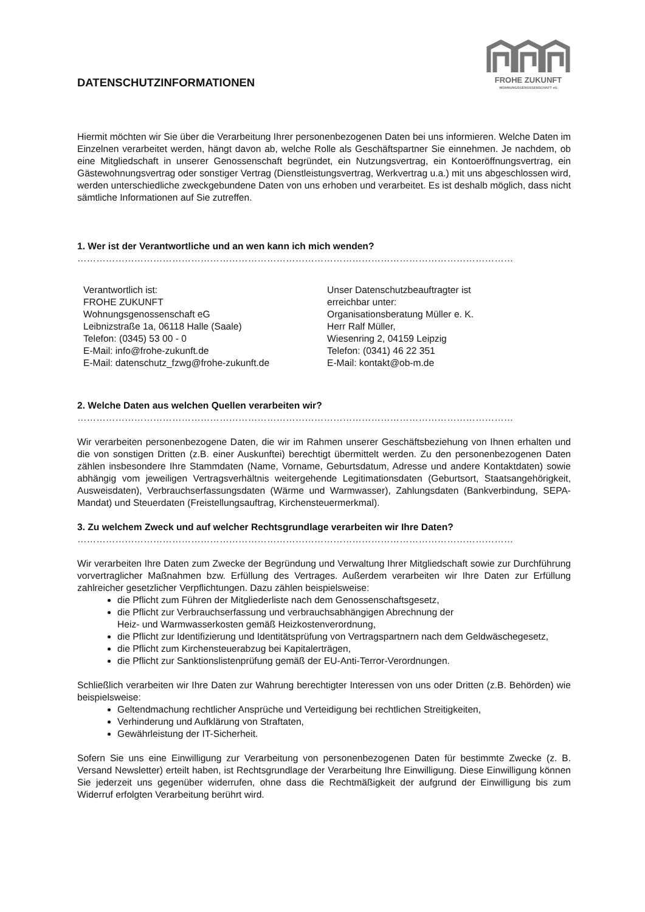DATENSCHUTZINFORMATIONEN
FROHE ZUKUNFT
WOHNUNGSGENOSSENSCHAFT eG
Hiermit möchten wir Sie über die Verarbeitung Ihrer personenbezogenen Daten bei uns informieren. Welche Daten im Einzelnen verarbeitet werden, hängt davon ab, welche Rolle als Geschäftspartner Sie einnehmen. Je nachdem, ob eine Mitgliedschaft in unserer Genossenschaft begründet, ein Nutzungsvertrag, ein Kontoeröffnungsvertrag, ein Gästewohnungsvertrag oder sonstiger Vertrag (Dienstleistungsvertrag, Werkvertrag u.a.) mit uns abgeschlossen wird, werden unterschiedliche zweckgebundene Daten von uns erhoben und verarbeitet. Es ist deshalb möglich, dass nicht sämtliche Informationen auf Sie zutreffen.
1. Wer ist der Verantwortliche und an wen kann ich mich wenden?
…………………………………………………………………………………………………………………………
Verantwortlich ist:
FROHE ZUKUNFT
Wohnungsgenossenschaft eG
Leibnizstraße 1a, 06118 Halle (Saale)
Telefon: (0345) 53 00 - 0
E-Mail: info@frohe-zukunft.de
E-Mail: datenschutz_fzwg@frohe-zukunft.de
Unser Datenschutzbeauftragter ist
erreichbar unter:
Organisationsberatung Müller e. K.
Herr Ralf Müller,
Wiesenring 2, 04159 Leipzig
Telefon: (0341) 46 22 351
E-Mail: kontakt@ob-m.de
2. Welche Daten aus welchen Quellen verarbeiten wir?
…………………………………………………………………………………………………………………………
Wir verarbeiten personenbezogene Daten, die wir im Rahmen unserer Geschäftsbeziehung von Ihnen erhalten und die von sonstigen Dritten (z.B. einer Auskunftei) berechtigt übermittelt werden. Zu den personenbezogenen Daten zählen insbesondere Ihre Stammdaten (Name, Vorname, Geburtsdatum, Adresse und andere Kontaktdaten) sowie abhängig vom jeweiligen Vertragsverhältnis weitergehende Legitimationsdaten (Geburtsort, Staatsangehörigkeit, Ausweisdaten), Verbrauchserfassungsdaten (Wärme und Warmwasser), Zahlungsdaten (Bankverbindung, SEPA-Mandat) und Steuerdaten (Freistellungsauftrag, Kirchensteuermerkmal).
3. Zu welchem Zweck und auf welcher Rechtsgrundlage verarbeiten wir Ihre Daten?
…………………………………………………………………………………………………………………………
Wir verarbeiten Ihre Daten zum Zwecke der Begründung und Verwaltung Ihrer Mitgliedschaft sowie zur Durchführung vorvertraglicher Maßnahmen bzw. Erfüllung des Vertrages. Außerdem verarbeiten wir Ihre Daten zur Erfüllung zahlreicher gesetzlicher Verpflichtungen. Dazu zählen beispielsweise:
die Pflicht zum Führen der Mitgliederliste nach dem Genossenschaftsgesetz,
die Pflicht zur Verbrauchserfassung und verbrauchsabhängigen Abrechnung der
Heiz- und Warmwasserkosten gemäß Heizkostenverordnung,
die Pflicht zur Identifizierung und Identitätsprüfung von Vertragspartnern nach dem Geldwäschegesetz,
die Pflicht zum Kirchensteuerabzug bei Kapitalerträgen,
die Pflicht zur Sanktionslistenprüfung gemäß der EU-Anti-Terror-Verordnungen.
Schließlich verarbeiten wir Ihre Daten zur Wahrung berechtigter Interessen von uns oder Dritten (z.B. Behörden) wie beispielsweise:
Geltendmachung rechtlicher Ansprüche und Verteidigung bei rechtlichen Streitigkeiten,
Verhinderung und Aufklärung von Straftaten,
Gewährleistung der IT-Sicherheit.
Sofern Sie uns eine Einwilligung zur Verarbeitung von personenbezogenen Daten für bestimmte Zwecke (z. B. Versand Newsletter) erteilt haben, ist Rechtsgrundlage der Verarbeitung Ihre Einwilligung. Diese Einwilligung können Sie jederzeit uns gegenüber widerrufen, ohne dass die Rechtmäßigkeit der aufgrund der Einwilligung bis zum Widerruf erfolgten Verarbeitung berührt wird.